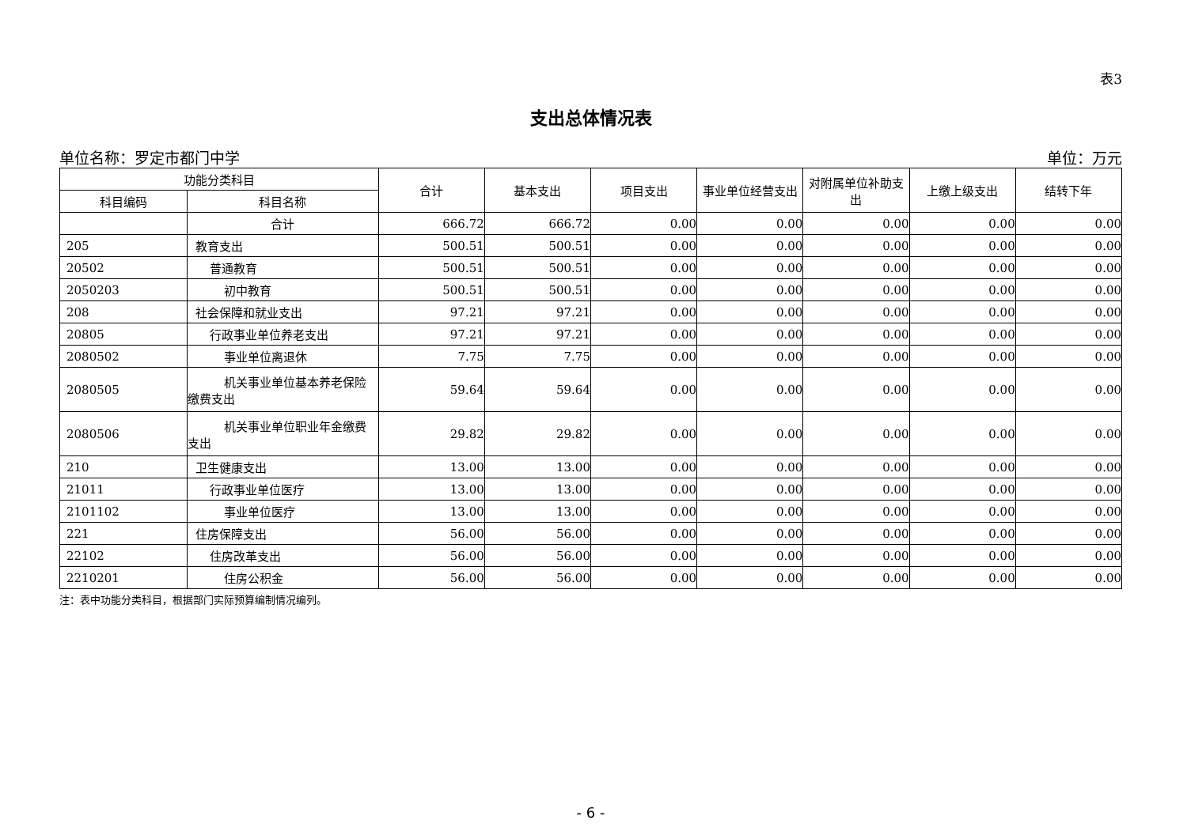表3
支出总体情况表
单位名称：罗定市都门中学 单位：万元
| 功能分类科目 | | 合计 | 基本支出 | 项目支出 | 事业单位经营支出 | 对附属单位补助支出 | 上缴上级支出 | 结转下年 |
| --- | --- | --- | --- | --- | --- | --- | --- | --- |
| 科目编码 | 科目名称 | | | | | | | |
| | 合计 | 666.72 | 666.72 | 0.00 | 0.00 | 0.00 | 0.00 | 0.00 |
| 205 | 教育支出 | 500.51 | 500.51 | 0.00 | 0.00 | 0.00 | 0.00 | 0.00 |
| 20502 | 普通教育 | 500.51 | 500.51 | 0.00 | 0.00 | 0.00 | 0.00 | 0.00 |
| 2050203 | 初中教育 | 500.51 | 500.51 | 0.00 | 0.00 | 0.00 | 0.00 | 0.00 |
| 208 | 社会保障和就业支出 | 97.21 | 97.21 | 0.00 | 0.00 | 0.00 | 0.00 | 0.00 |
| 20805 | 行政事业单位养老支出 | 97.21 | 97.21 | 0.00 | 0.00 | 0.00 | 0.00 | 0.00 |
| 2080502 | 事业单位离退休 | 7.75 | 7.75 | 0.00 | 0.00 | 0.00 | 0.00 | 0.00 |
| 2080505 | 机关事业单位基本养老保险缴费支出 | 59.64 | 59.64 | 0.00 | 0.00 | 0.00 | 0.00 | 0.00 |
| 2080506 | 机关事业单位职业年金缴费支出 | 29.82 | 29.82 | 0.00 | 0.00 | 0.00 | 0.00 | 0.00 |
| 210 | 卫生健康支出 | 13.00 | 13.00 | 0.00 | 0.00 | 0.00 | 0.00 | 0.00 |
| 21011 | 行政事业单位医疗 | 13.00 | 13.00 | 0.00 | 0.00 | 0.00 | 0.00 | 0.00 |
| 2101102 | 事业单位医疗 | 13.00 | 13.00 | 0.00 | 0.00 | 0.00 | 0.00 | 0.00 |
| 221 | 住房保障支出 | 56.00 | 56.00 | 0.00 | 0.00 | 0.00 | 0.00 | 0.00 |
| 22102 | 住房改革支出 | 56.00 | 56.00 | 0.00 | 0.00 | 0.00 | 0.00 | 0.00 |
| 2210201 | 住房公积金 | 56.00 | 56.00 | 0.00 | 0.00 | 0.00 | 0.00 | 0.00 |
注：表中功能分类科目，根据部门实际预算编制情况编列。
- 6 -